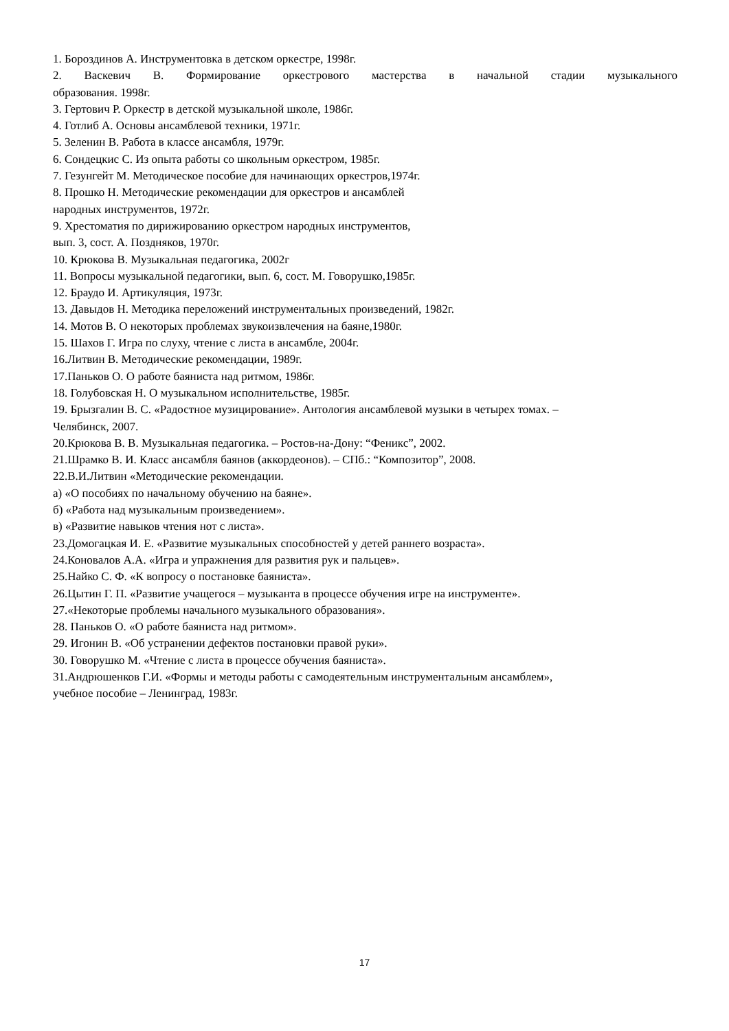1. Бороздинов А. Инструментовка в детском оркестре, 1998г.
2. Васкевич В. Формирование оркестрового мастерства в начальной стадии музыкального
образования. 1998г.
3. Гертович Р. Оркестр в детской музыкальной школе, 1986г.
4. Готлиб А. Основы ансамблевой техники, 1971г.
5. Зеленин В. Работа в классе ансамбля, 1979г.
6. Сондецкис С. Из опыта работы со школьным оркестром, 1985г.
7. Гезунгейт М. Методическое пособие для начинающих оркестров,1974г.
8. Прошко Н. Методические рекомендации для оркестров и ансамблей
народных инструментов, 1972г.
9. Хрестоматия по дирижированию оркестром народных инструментов,
вып. 3, сост. А. Поздняков, 1970г.
10. Крюкова В. Музыкальная педагогика, 2002г
11. Вопросы музыкальной педагогики, вып. 6, сост. М. Говорушко,1985г.
12. Браудо И. Артикуляция, 1973г.
13. Давыдов Н. Методика переложений инструментальных произведений, 1982г.
14. Мотов В. О некоторых проблемах звукоизвлечения на баяне,1980г.
15. Шахов Г. Игра по слуху, чтение с листа в ансамбле, 2004г.
16.Литвин В. Методические рекомендации, 1989г.
17.Паньков О. О работе баяниста над ритмом, 1986г.
18. Голубовская Н. О музыкальном исполнительстве, 1985г.
19. Брызгалин В. С. «Радостное музицирование». Антология ансамблевой музыки в четырех томах. –
Челябинск, 2007.
20.Крюкова В. В. Музыкальная педагогика. – Ростов-на-Дону: “Феникс”, 2002.
21.Шрамко В. И. Класс ансамбля баянов (аккордеонов). – СПб.: “Композитор”, 2008.
22.В.И.Литвин «Методические рекомендации.
а) «О пособиях по начальному обучению на баяне».
б) «Работа над музыкальным произведением».
в) «Развитие навыков чтения нот с листа».
23.Домогацкая И. Е. «Развитие музыкальных способностей у детей раннего возраста».
24.Коновалов А.А. «Игра и упражнения для развития рук и пальцев».
25.Найко С. Ф. «К вопросу о постановке баяниста».
26.Цытин Г. П. «Развитие учащегося – музыканта в процессе обучения игре на инструменте».
27.«Некоторые проблемы начального музыкального образования».
28. Паньков О. «О работе баяниста над ритмом».
29. Игонин В. «Об устранении дефектов постановки правой руки».
30. Говорушко М. «Чтение с листа в процессе обучения баяниста».
31.Андрюшенков Г.И. «Формы и методы работы с самодеятельным инструментальным ансамблем»,
учебное пособие – Ленинград, 1983г.
17